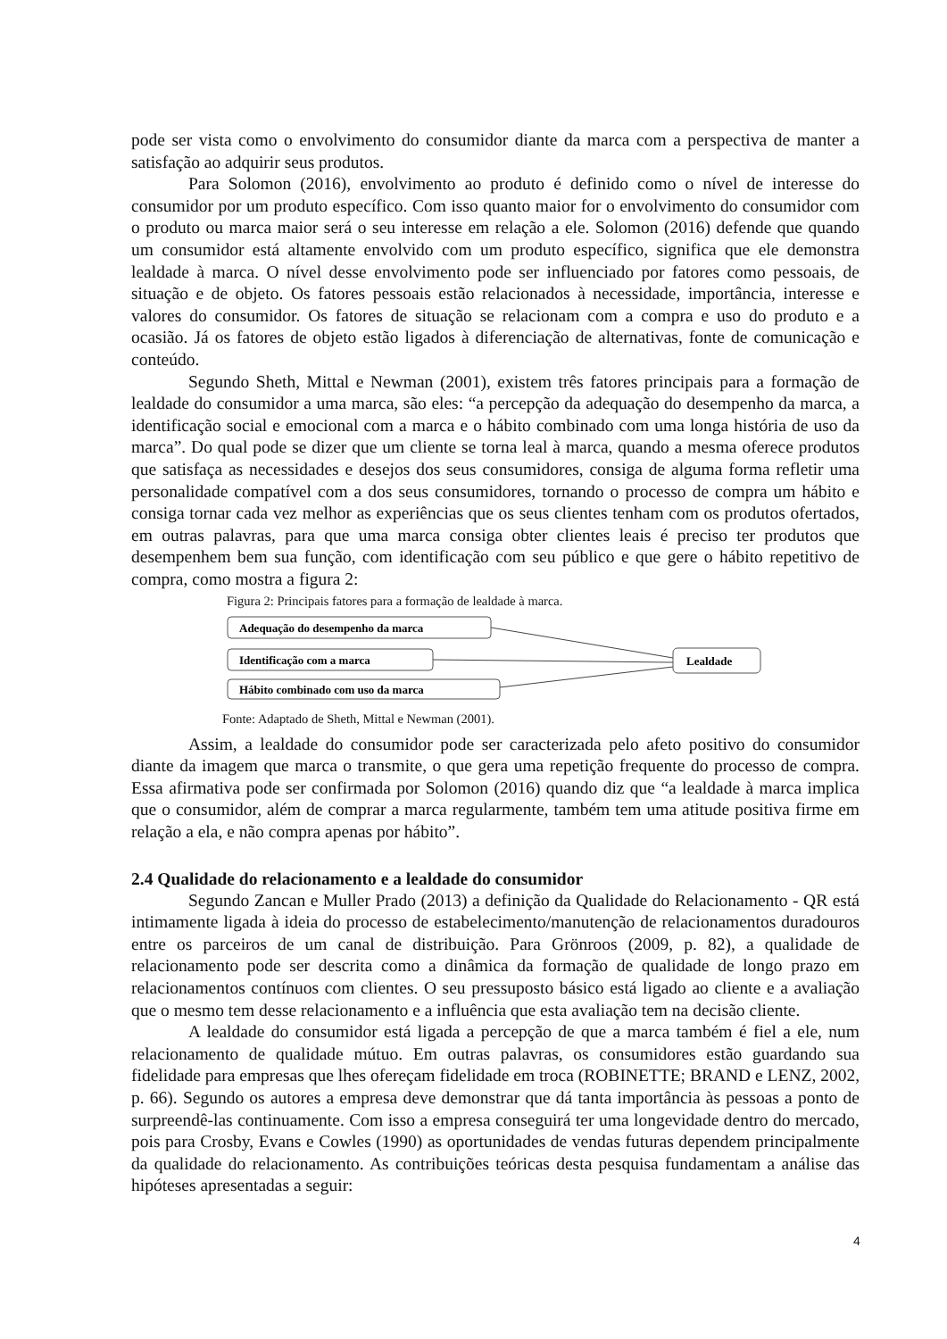pode ser vista como o envolvimento do consumidor diante da marca com a perspectiva de manter a satisfação ao adquirir seus produtos.
Para Solomon (2016), envolvimento ao produto é definido como o nível de interesse do consumidor por um produto específico. Com isso quanto maior for o envolvimento do consumidor com o produto ou marca maior será o seu interesse em relação a ele. Solomon (2016) defende que quando um consumidor está altamente envolvido com um produto específico, significa que ele demonstra lealdade à marca. O nível desse envolvimento pode ser influenciado por fatores como pessoais, de situação e de objeto. Os fatores pessoais estão relacionados à necessidade, importância, interesse e valores do consumidor. Os fatores de situação se relacionam com a compra e uso do produto e a ocasião. Já os fatores de objeto estão ligados à diferenciação de alternativas, fonte de comunicação e conteúdo.
Segundo Sheth, Mittal e Newman (2001), existem três fatores principais para a formação de lealdade do consumidor a uma marca, são eles: “a percepção da adequação do desempenho da marca, a identificação social e emocional com a marca e o hábito combinado com uma longa história de uso da marca”. Do qual pode se dizer que um cliente se torna leal à marca, quando a mesma oferece produtos que satisfaça as necessidades e desejos dos seus consumidores, consiga de alguma forma refletir uma personalidade compatível com a dos seus consumidores, tornando o processo de compra um hábito e consiga tornar cada vez melhor as experiências que os seus clientes tenham com os produtos ofertados, em outras palavras, para que uma marca consiga obter clientes leais é preciso ter produtos que desempenhem bem sua função, com identificação com seu público e que gere o hábito repetitivo de compra, como mostra a figura 2:
Figura 2: Principais fatores para a formação de lealdade à marca.
Adequação do desempenho da marca
Identificação com a marca
Hábito combinado com uso da marca
Lealdade
Fonte: Adaptado de Sheth, Mittal e Newman (2001).
Assim, a lealdade do consumidor pode ser caracterizada pelo afeto positivo do consumidor diante da imagem que marca o transmite, o que gera uma repetição frequente do processo de compra. Essa afirmativa pode ser confirmada por Solomon (2016) quando diz que “a lealdade à marca implica que o consumidor, além de comprar a marca regularmente, também tem uma atitude positiva firme em relação a ela, e não compra apenas por hábito”.
2.4 Qualidade do relacionamento e a lealdade do consumidor
Segundo Zancan e Muller Prado (2013) a definição da Qualidade do Relacionamento - QR está intimamente ligada à ideia do processo de estabelecimento/manutenção de relacionamentos duradouros entre os parceiros de um canal de distribuição. Para Grönroos (2009, p. 82), a qualidade de relacionamento pode ser descrita como a dinâmica da formação de qualidade de longo prazo em relacionamentos contínuos com clientes. O seu pressuposto básico está ligado ao cliente e a avaliação que o mesmo tem desse relacionamento e a influência que esta avaliação tem na decisão cliente.
A lealdade do consumidor está ligada a percepção de que a marca também é fiel a ele, num relacionamento de qualidade mútuo. Em outras palavras, os consumidores estão guardando sua fidelidade para empresas que lhes ofereçam fidelidade em troca (ROBINETTE; BRAND e LENZ, 2002, p. 66). Segundo os autores a empresa deve demonstrar que dá tanta importância às pessoas a ponto de surpreendê-las continuamente. Com isso a empresa conseguirá ter uma longevidade dentro do mercado, pois para Crosby, Evans e Cowles (1990) as oportunidades de vendas futuras dependem principalmente da qualidade do relacionamento. As contribuições teóricas desta pesquisa fundamentam a análise das hipóteses apresentadas a seguir:
4